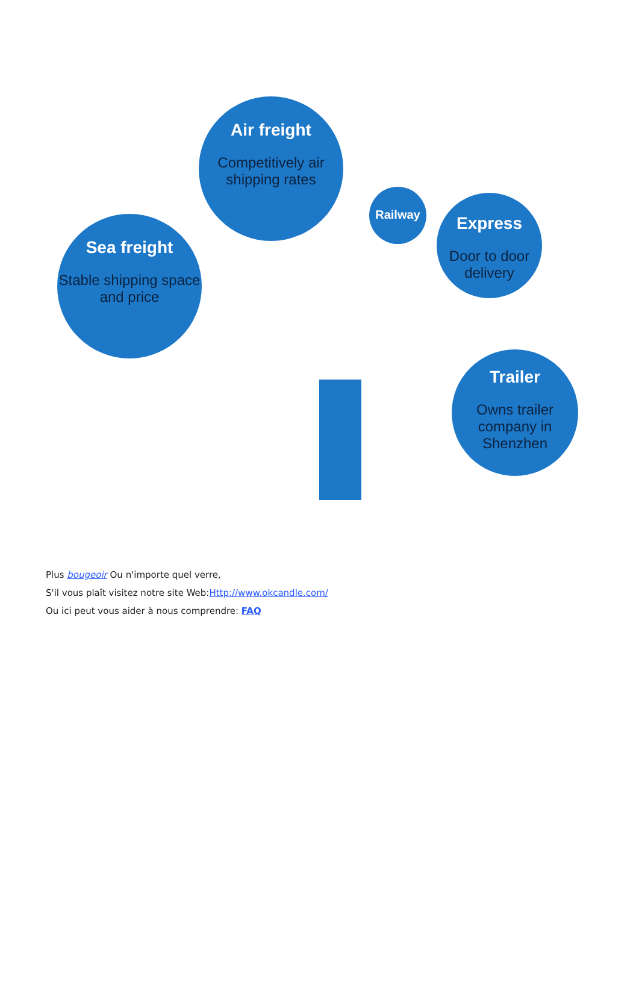Air freight
Competitively air shipping rates
Sea freight
Stable shipping space and price
Railway
Express
Door to door delivery
Trailer
Owns trailer company in Shenzhen
Plus bougeoir Ou n'importe quel verre,
S'il vous plaît visitez notre site Web:Http://www.okcandle.com/
Ou ici peut vous aider à nous comprendre: FAQ